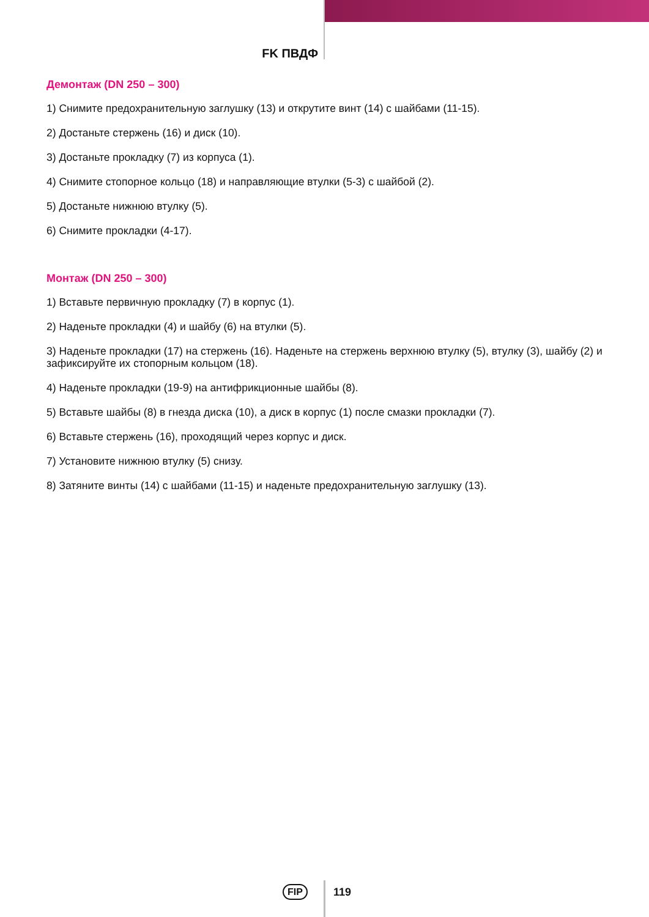FK ПВДФ
Демонтаж (DN 250 – 300)
1) Снимите предохранительную заглушку (13) и открутите винт (14) с шайбами (11-15).
2) Достаньте стержень (16) и диск (10).
3) Достаньте прокладку (7) из корпуса (1).
4) Снимите стопорное кольцо (18) и направляющие втулки (5-3) с шайбой (2).
5) Достаньте нижнюю втулку (5).
6) Снимите прокладки (4-17).
Монтаж (DN 250 – 300)
1) Вставьте первичную прокладку (7) в корпус (1).
2) Наденьте прокладки (4) и шайбу (6) на втулки (5).
3) Наденьте прокладки (17) на стержень (16). Наденьте на стержень верхнюю втулку (5), втулку (3), шайбу (2) и зафиксируйте их стопорным кольцом (18).
4) Наденьте прокладки (19-9) на антифрикционные шайбы (8).
5) Вставьте шайбы (8) в гнезда диска (10), а диск в корпус (1) после смазки прокладки (7).
6) Вставьте стержень (16), проходящий через корпус и диск.
7) Установите нижнюю втулку (5) снизу.
8) Затяните винты (14) с шайбами (11-15) и наденьте предохранительную заглушку (13).
FIP 119